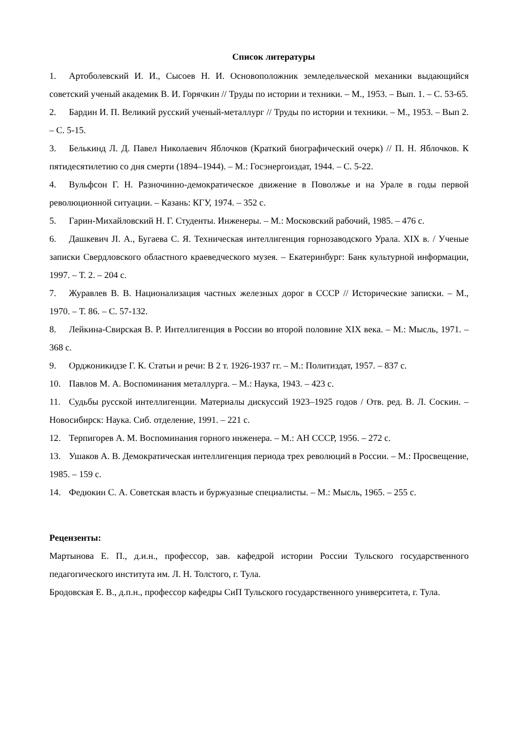Список литературы
1. Артоболевский И. И., Сысоев Н. И. Основоположник земледельческой механики выдающийся советский ученый академик В. И. Горячкин // Труды по истории и техники. – М., 1953. – Вып. 1. – С. 53-65.
2. Бардин И. П. Великий русский ученый-металлург // Труды по истории и техники. – М., 1953. – Вып 2. – С. 5-15.
3. Белькинд Л. Д. Павел Николаевич Яблочков (Краткий биографический очерк) // П. Н. Яблочков. К пятидесятилетию со дня смерти (1894–1944). – М.: Госэнергоиздат, 1944. – С. 5-22.
4. Вульфсон Г. Н. Разночинно-демократическое движение в Поволжье и на Урале в годы первой революционной ситуации. – Казань: КГУ, 1974. – 352 с.
5. Гарин-Михайловский Н. Г. Студенты. Инженеры. – М.: Московский рабочий, 1985. – 476 с.
6. Дашкевич JI. А., Бугаева С. Я. Техническая интеллигенция горнозаводского Урала. XIX в. / Ученые записки Свердловского областного краеведческого музея. – Екатеринбург: Банк культурной информации, 1997. – Т. 2. – 204 с.
7. Журавлев В. В. Национализация частных железных дорог в СССР // Исторические записки. – М., 1970. – Т. 86. – С. 57-132.
8. Лейкина-Свирская В. Р. Интеллигенция в России во второй половине XIX века. – М.: Мысль, 1971. – 368 с.
9. Орджоникидзе Г. К. Статьи и речи: В 2 т. 1926-1937 гг. – М.: Политиздат, 1957. – 837 с.
10. Павлов М. А. Воспоминания металлурга. – М.: Наука, 1943. – 423 с.
11. Судьбы русской интеллигенции. Материалы дискуссий 1923–1925 годов / Отв. ред. В. Л. Соскин. – Новосибирск: Наука. Сиб. отделение, 1991. – 221 с.
12. Терпигорев А. М. Воспоминания горного инженера. – М.: АН СССР, 1956. – 272 с.
13. Ушаков А. В. Демократическая интеллигенция периода трех революций в России. – М.: Просвещение, 1985. – 159 с.
14. Федюкин С. А. Советская власть и буржуазные специалисты. – М.: Мысль, 1965. – 255 с.
Рецензенты:
Мартынова Е. П., д.и.н., профессор, зав. кафедрой истории России Тульского государственного педагогического института им. Л. Н. Толстого, г. Тула.
Бродовская Е. В., д.п.н., профессор кафедры СиП Тульского государственного университета, г. Тула.